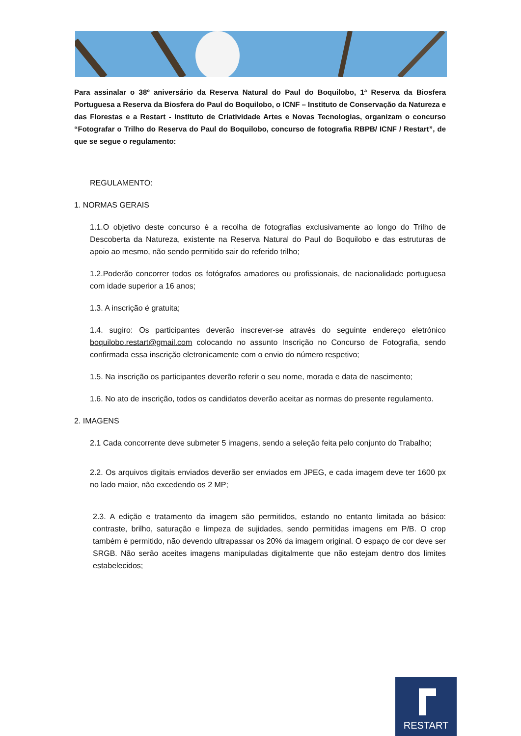Para assinalar o 38º aniversário da Reserva Natural do Paul do Boquilobo, 1ª Reserva da Biosfera Portuguesa a Reserva da Biosfera do Paul do Boquilobo, o ICNF – Instituto de Conservação da Natureza e das Florestas e a Restart - Instituto de Criatividade Artes e Novas Tecnologias, organizam o concurso “Fotografar o Trilho do Reserva do Paul do Boquilobo, concurso de fotografia RBPB/ ICNF / Restart”, de que se segue o regulamento:
REGULAMENTO:
1. NORMAS GERAIS
1.1.O objetivo deste concurso é a recolha de fotografias exclusivamente ao longo do Trilho de Descoberta da Natureza, existente na Reserva Natural do Paul do Boquilobo e das estruturas de apoio ao mesmo, não sendo permitido sair do referido trilho;
1.2.Poderão concorrer todos os fotógrafos amadores ou profissionais, de nacionalidade portuguesa com idade superior a 16 anos;
1.3. A inscrição é gratuita;
1.4. sugiro: Os participantes deverão inscrever-se através do seguinte endereço eletrónico boquilobo.restart@gmail.com colocando no assunto Inscrição no Concurso de Fotografia, sendo confirmada essa inscrição eletronicamente com o envio do número respetivo;
1.5. Na inscrição os participantes deverão referir o seu nome, morada e data de nascimento;
1.6. No ato de inscrição, todos os candidatos deverão aceitar as normas do presente regulamento.
2. IMAGENS
2.1 Cada concorrente deve submeter 5 imagens, sendo a seleção feita pelo conjunto do Trabalho;
2.2. Os arquivos digitais enviados deverão ser enviados em JPEG, e cada imagem deve ter 1600 px no lado maior, não excedendo os 2 MP;
2.3. A edição e tratamento da imagem são permitidos, estando no entanto limitada ao básico: contraste, brilho, saturação e limpeza de sujidades, sendo permitidas imagens em P/B. O crop também é permitido, não devendo ultrapassar os 20% da imagem original. O espaço de cor deve ser SRGB. Não serão aceites imagens manipuladas digitalmente que não estejam dentro dos limites estabelecidos;
RESTART